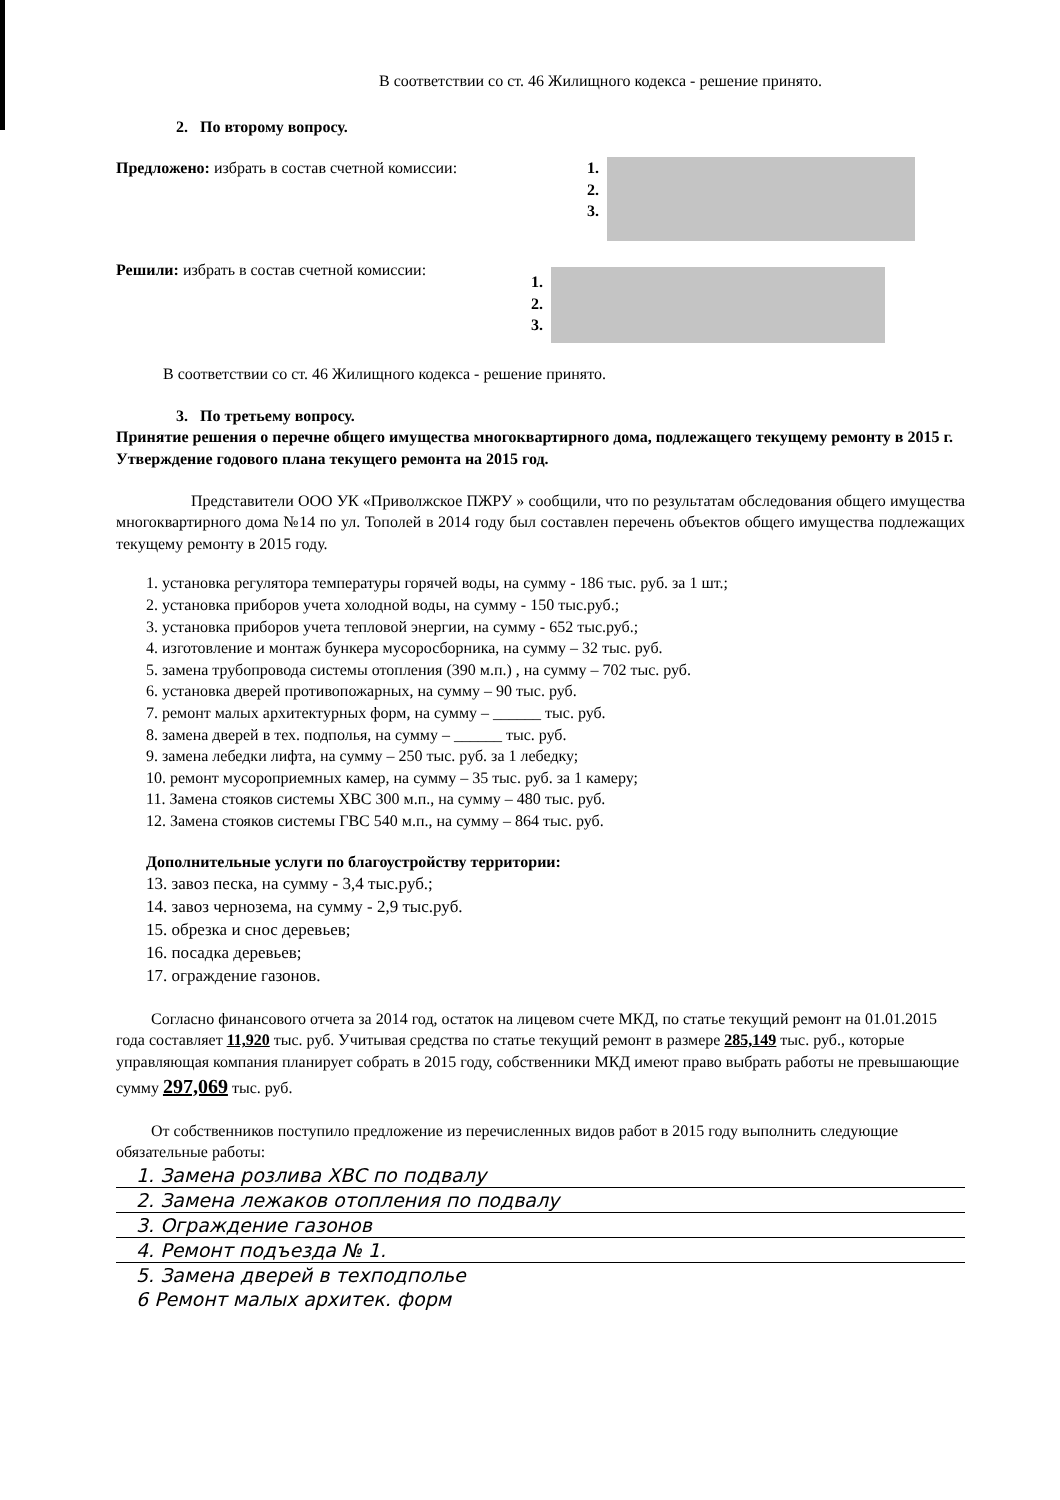В соответствии со ст. 46 Жилищного кодекса - решение принято.
2. По второму вопросу.
Предложено: избрать в состав счетной комиссии:
1.
2.
3.
Решили: избрать в состав счетной комиссии:
1.
2.
3.
В соответствии со ст. 46 Жилищного кодекса - решение принято.
3. По третьему вопросу.
Принятие решения о перечне общего имущества многоквартирного дома, подлежащего текущему ремонту в 2015 г. Утверждение годового плана текущего ремонта на 2015 год.
Представители ООО УК «Приволжское ПЖРУ » сообщили, что по результатам обследования общего имущества многоквартирного дома №14 по ул. Тополей в 2014 году был составлен перечень объектов общего имущества подлежащих текущему ремонту в 2015 году.
1. установка регулятора температуры горячей воды, на сумму - 186 тыс. руб. за 1 шт.;
2. установка приборов учета холодной воды, на сумму - 150 тыс.руб.;
3. установка приборов учета тепловой энергии, на сумму - 652 тыс.руб.;
4. изготовление и монтаж бункера мусоросборника, на сумму – 32 тыс. руб.
5. замена трубопровода системы отопления (390 м.п.) , на сумму – 702 тыс. руб.
6. установка дверей противопожарных, на сумму – 90 тыс. руб.
7. ремонт малых архитектурных форм, на сумму – ______ тыс. руб.
8. замена дверей в тех. подполья, на сумму – ______ тыс. руб.
9. замена лебедки лифта, на сумму – 250 тыс. руб. за 1 лебедку;
10. ремонт мусороприемных камер, на сумму – 35 тыс. руб. за 1 камеру;
11. Замена стояков системы ХВС 300 м.п., на сумму – 480 тыс. руб.
12. Замена стояков системы ГВС 540 м.п., на сумму – 864 тыс. руб.
Дополнительные услуги по благоустройству территории:
13. завоз песка, на сумму - 3,4 тыс.руб.;
14. завоз чернозема, на сумму - 2,9 тыс.руб.
15. обрезка и снос деревьев;
16. посадка деревьев;
17. ограждение газонов.
Согласно финансового отчета за 2014 год, остаток на лицевом счете МКД, по статье текущий ремонт на 01.01.2015 года составляет 11,920 тыс. руб. Учитывая средства по статье текущий ремонт в размере 285,149 тыс. руб., которые управляющая компания планирует собрать в 2015 году, собственники МКД имеют право выбрать работы не превышающие сумму 297,069 тыс. руб.
От собственников поступило предложение из перечисленных видов работ в 2015 году выполнить следующие обязательные работы:
1. Замена розлива ХВС по подвалу
2. Замена лежаков отопления по подвалу
3. Ограждение газонов
4. Ремонт подъезда № 1.
5. Замена дверей в техподполье
6 Ремонт малых архитек. форм